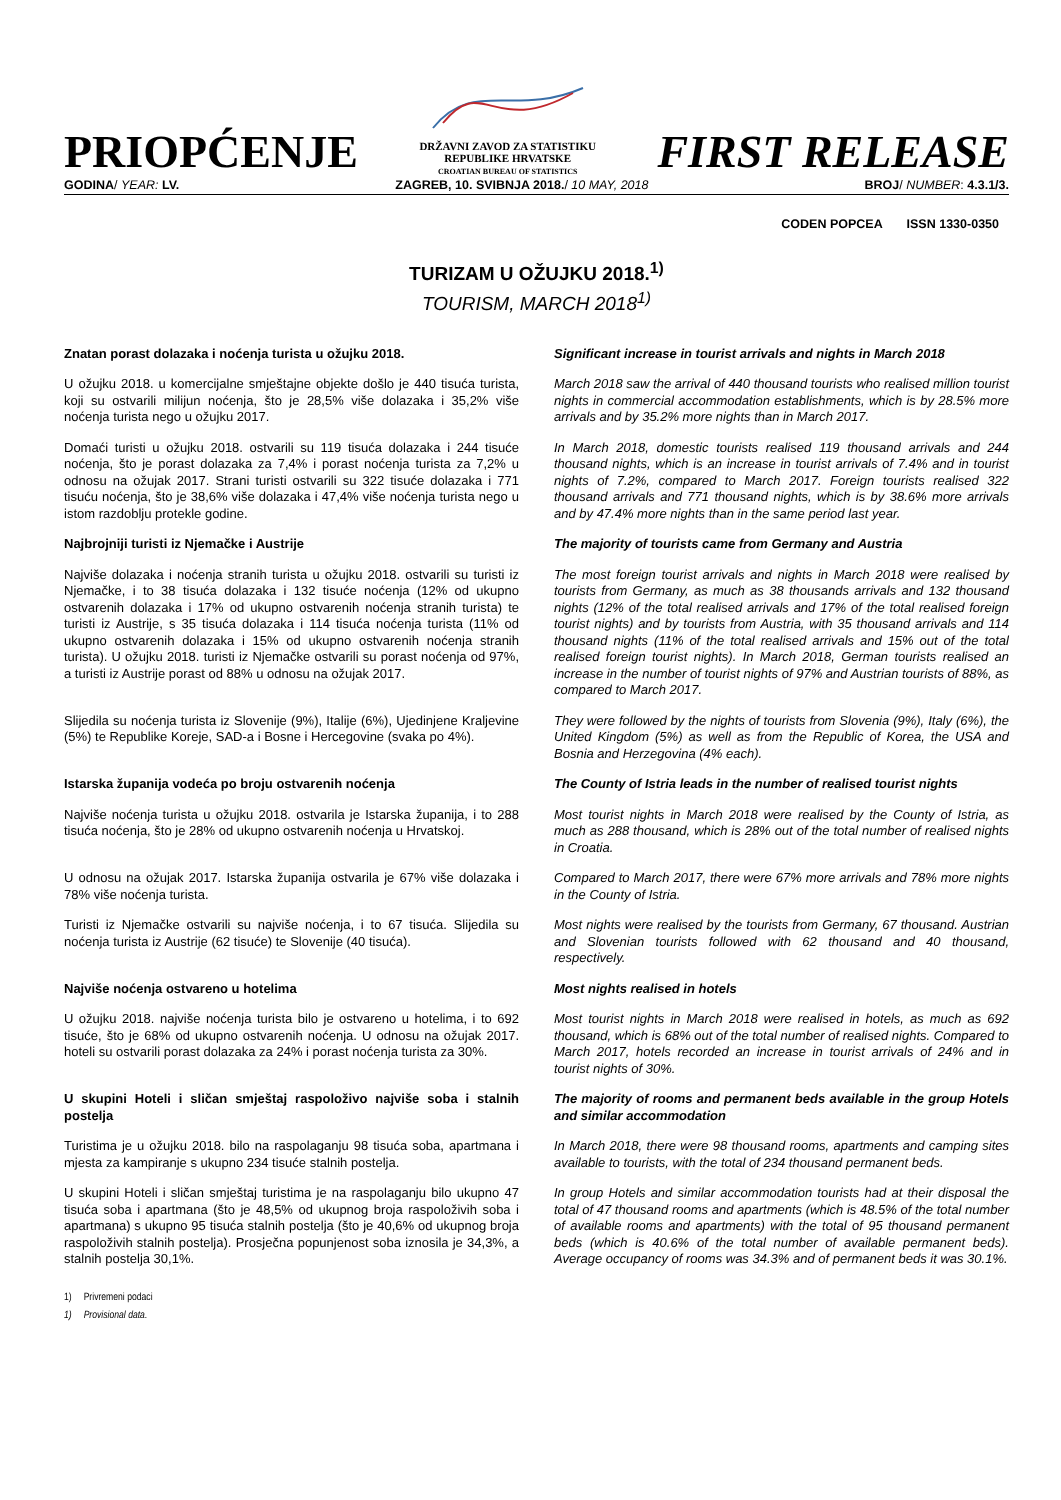PRIOPĆENJE
DRŽAVNI ZAVOD ZA STATISTIKU
REPUBLIKE HRVATSKE
CROATIAN BUREAU OF STATISTICS
FIRST RELEASE
GODINA/ YEAR: LV. ZAGREB, 10. SVIBNJA 2018./ 10 MAY, 2018 BROJ/ NUMBER: 4.3.1/3.
CODEN POPCEA ISSN 1330-0350
TURIZAM U OŽUJKU 2018.<sup>1)</sup>
TOURISM, MARCH 2018<sup>1)</sup>
Znatan porast dolazaka i noćenja turista u ožujku 2018. Significant increase in tourist arrivals and nights in March 2018
U ožujku 2018. u komercijalne smještajne objekte došlo je 440 tisuća turista, koji su ostvarili milijun noćenja, što je 28,5% više dolazaka i 35,2% više noćenja turista nego u ožujku 2017.
March 2018 saw the arrival of 440 thousand tourists who realised million tourist nights in commercial accommodation establishments, which is by 28.5% more arrivals and by 35.2% more nights than in March 2017.
Domaći turisti u ožujku 2018. ostvarili su 119 tisuća dolazaka i 244 tisuće noćenja, što je porast dolazaka za 7,4% i porast noćenja turista za 7,2% u odnosu na ožujak 2017. Strani turisti ostvarili su 322 tisuće dolazaka i 771 tisuću noćenja, što je 38,6% više dolazaka i 47,4% više noćenja turista nego u istom razdoblju protekle godine.
In March 2018, domestic tourists realised 119 thousand arrivals and 244 thousand nights, which is an increase in tourist arrivals of 7.4% and in tourist nights of 7.2%, compared to March 2017. Foreign tourists realised 322 thousand arrivals and 771 thousand nights, which is by 38.6% more arrivals and by 47.4% more nights than in the same period last year.
Najbrojniji turisti iz Njemačke i Austrije The majority of tourists came from Germany and Austria
Najviše dolazaka i noćenja stranih turista u ožujku 2018. ostvarili su turisti iz Njemačke, i to 38 tisuća dolazaka i 132 tisuće noćenja (12% od ukupno ostvarenih dolazaka i 17% od ukupno ostvarenih noćenja stranih turista) te turisti iz Austrije, s 35 tisuća dolazaka i 114 tisuća noćenja turista (11% od ukupno ostvarenih dolazaka i 15% od ukupno ostvarenih noćenja stranih turista). U ožujku 2018. turisti iz Njemačke ostvarili su porast noćenja od 97%, a turisti iz Austrije porast od 88% u odnosu na ožujak 2017.
The most foreign tourist arrivals and nights in March 2018 were realised by tourists from Germany, as much as 38 thousands arrivals and 132 thousand nights (12% of the total realised arrivals and 17% of the total realised foreign tourist nights) and by tourists from Austria, with 35 thousand arrivals and 114 thousand nights (11% of the total realised arrivals and 15% out of the total realised foreign tourist nights). In March 2018, German tourists realised an increase in the number of tourist nights of 97% and Austrian tourists of 88%, as compared to March 2017.
Slijedila su noćenja turista iz Slovenije (9%), Italije (6%), Ujedinjene Kraljevine (5%) te Republike Koreje, SAD-a i Bosne i Hercegovine (svaka po 4%).
They were followed by the nights of tourists from Slovenia (9%), Italy (6%), the United Kingdom (5%) as well as from the Republic of Korea, the USA and Bosnia and Herzegovina (4% each).
Istarska županija vodeća po broju ostvarenih noćenja The County of Istria leads in the number of realised tourist nights
Najviše noćenja turista u ožujku 2018. ostvarila je Istarska županija, i to 288 tisuća noćenja, što je 28% od ukupno ostvarenih noćenja u Hrvatskoj.
Most tourist nights in March 2018 were realised by the County of Istria, as much as 288 thousand, which is 28% out of the total number of realised nights in Croatia.
U odnosu na ožujak 2017. Istarska županija ostvarila je 67% više dolazaka i 78% više noćenja turista.
Compared to March 2017, there were 67% more arrivals and 78% more nights in the County of Istria.
Turisti iz Njemačke ostvarili su najviše noćenja, i to 67 tisuća. Slijedila su noćenja turista iz Austrije (62 tisuće) te Slovenije (40 tisuća).
Most nights were realised by the tourists from Germany, 67 thousand. Austrian and Slovenian tourists followed with 62 thousand and 40 thousand, respectively.
Najviše noćenja ostvareno u hotelima Most nights realised in hotels
U ožujku 2018. najviše noćenja turista bilo je ostvareno u hotelima, i to 692 tisuće, što je 68% od ukupno ostvarenih noćenja. U odnosu na ožujak 2017. hoteli su ostvarili porast dolazaka za 24% i porast noćenja turista za 30%.
Most tourist nights in March 2018 were realised in hotels, as much as 692 thousand, which is 68% out of the total number of realised nights. Compared to March 2017, hotels recorded an increase in tourist arrivals of 24% and in tourist nights of 30%.
U skupini Hoteli i sličan smještaj raspoloživo najviše soba i stalnih postelja
The majority of rooms and permanent beds available in the group Hotels and similar accommodation
Turistima je u ožujku 2018. bilo na raspolaganju 98 tisuća soba, apartmana i mjesta za kampiranje s ukupno 234 tisuće stalnih postelja.
In March 2018, there were 98 thousand rooms, apartments and camping sites available to tourists, with the total of 234 thousand permanent beds.
U skupini Hoteli i sličan smještaj turistima je na raspolaganju bilo ukupno 47 tisuća soba i apartmana (što je 48,5% od ukupnog broja raspoloživih soba i apartmana) s ukupno 95 tisuća stalnih postelja (što je 40,6% od ukupnog broja raspoloživih stalnih postelja). Prosječna popunjenost soba iznosila je 34,3%, a stalnih postelja 30,1%.
In group Hotels and similar accommodation tourists had at their disposal the total of 47 thousand rooms and apartments (which is 48.5% of the total number of available rooms and apartments) with the total of 95 thousand permanent beds (which is 40.6% of the total number of available permanent beds). Average occupancy of rooms was 34.3% and of permanent beds it was 30.1%.
1) Privremeni podaci
1) Provisional data.